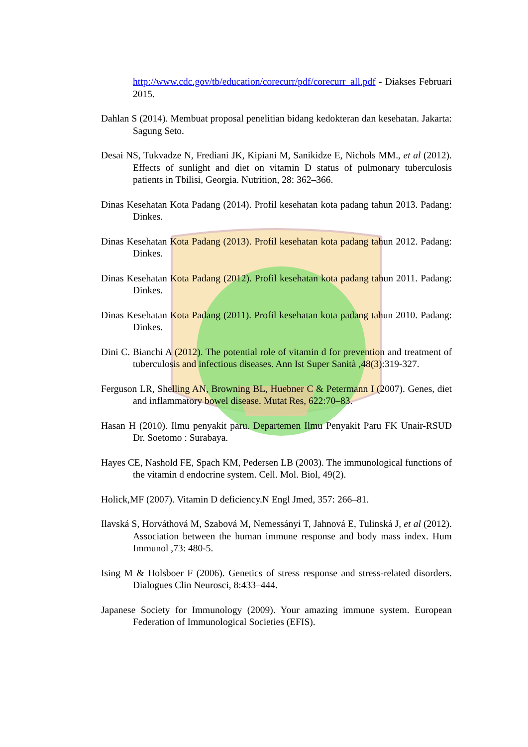http://www.cdc.gov/tb/education/corecurr/pdf/corecurr_all.pdf - Diakses Februari 2015.
Dahlan S (2014). Membuat proposal penelitian bidang kedokteran dan kesehatan. Jakarta: Sagung Seto.
Desai NS, Tukvadze N, Frediani JK, Kipiani M, Sanikidze E, Nichols MM., et al (2012). Effects of sunlight and diet on vitamin D status of pulmonary tuberculosis patients in Tbilisi, Georgia. Nutrition, 28: 362–366.
Dinas Kesehatan Kota Padang (2014). Profil kesehatan kota padang tahun 2013. Padang: Dinkes.
Dinas Kesehatan Kota Padang (2013). Profil kesehatan kota padang tahun 2012. Padang: Dinkes.
Dinas Kesehatan Kota Padang (2012). Profil kesehatan kota padang tahun 2011. Padang: Dinkes.
Dinas Kesehatan Kota Padang (2011). Profil kesehatan kota padang tahun 2010. Padang: Dinkes.
Dini C. Bianchi A (2012). The potential role of vitamin d for prevention and treatment of tuberculosis and infectious diseases. Ann Ist Super Sanità ,48(3):319-327.
Ferguson LR, Shelling AN, Browning BL, Huebner C & Petermann I (2007). Genes, diet and inflammatory bowel disease. Mutat Res, 622:70–83.
Hasan H (2010). Ilmu penyakit paru. Departemen Ilmu Penyakit Paru FK Unair-RSUD Dr. Soetomo : Surabaya.
Hayes CE, Nashold FE, Spach KM, Pedersen LB (2003). The immunological functions of the vitamin d endocrine system. Cell. Mol. Biol, 49(2).
Holick,MF (2007). Vitamin D deficiency.N Engl Jmed, 357: 266–81.
Ilavská S, Horváthová M, Szabová M, Nemessányi T, Jahnová E, Tulinská J, et al (2012). Association between the human immune response and body mass index. Hum Immunol ,73: 480-5.
Ising M & Holsboer F (2006). Genetics of stress response and stress-related disorders. Dialogues Clin Neurosci, 8:433–444.
Japanese Society for Immunology (2009). Your amazing immune system. European Federation of Immunological Societies (EFIS).